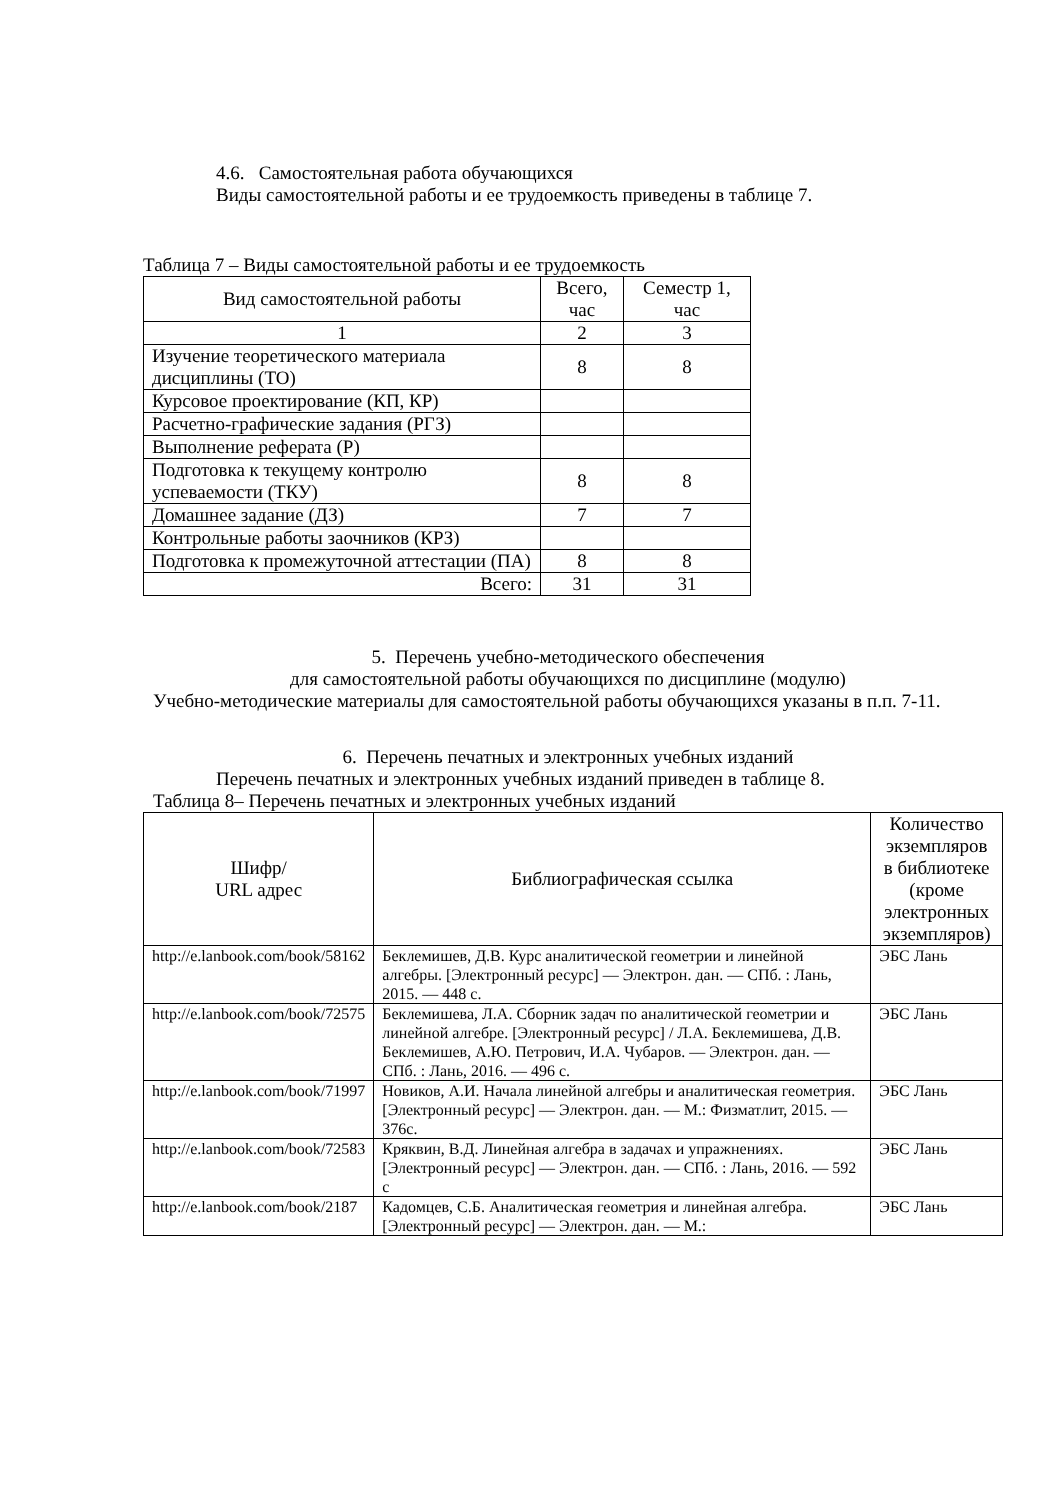4.6. Самостоятельная работа обучающихся
Виды самостоятельной работы и ее трудоемкость приведены в таблице 7.
Таблица 7 – Виды самостоятельной работы и ее трудоемкость
| Вид самостоятельной работы | Всего, час | Семестр 1, час |
| --- | --- | --- |
| 1 | 2 | 3 |
| Изучение теоретического материала дисциплины (ТО) | 8 | 8 |
| Курсовое проектирование (КП, КР) | | |
| Расчетно-графические задания (РГЗ) | | |
| Выполнение реферата (Р) | | |
| Подготовка к текущему контролю успеваемости (ТКУ) | 8 | 8 |
| Домашнее задание (ДЗ) | 7 | 7 |
| Контрольные работы заочников (КРЗ) | | |
| Подготовка к промежуточной аттестации (ПА) | 8 | 8 |
| Всего: | 31 | 31 |
5. Перечень учебно-методического обеспечения
для самостоятельной работы обучающихся по дисциплине (модулю)
Учебно-методические материалы для самостоятельной работы обучающихся указаны в п.п. 7-11.
6. Перечень печатных и электронных учебных изданий
Перечень печатных и электронных учебных изданий приведен в таблице 8.
Таблица 8– Перечень печатных и электронных учебных изданий
| Шифр/ URL адрес | Библиографическая ссылка | Количество экземпляров в библиотеке (кроме электронных экземпляров) |
| --- | --- | --- |
| http://e.lanbook.com/book/58162 | Беклемишев, Д.В. Курс аналитической геометрии и линейной алгебры. [Электронный ресурс] — Электрон. дан. — СПб. : Лань, 2015. — 448 с. | ЭБС Лань |
| http://e.lanbook.com/book/72575 | Беклемишева, Л.А. Сборник задач по аналитической геометрии и линейной алгебре. [Электронный ресурс] / Л.А. Беклемишева, Д.В. Беклемишев, А.Ю. Петрович, И.А. Чубаров. — Электрон. дан. — СПб. : Лань, 2016. — 496 с. | ЭБС Лань |
| http://e.lanbook.com/book/71997 | Новиков, А.И. Начала линейной алгебры и аналитическая геометрия. [Электронный ресурс] — Электрон. дан. — М.: Физматлит, 2015. — 376с. | ЭБС Лань |
| http://e.lanbook.com/book/72583 | Кряквин, В.Д. Линейная алгебра в задачах и упражнениях. [Электронный ресурс] — Электрон. дан. — СПб. : Лань, 2016. — 592 с | ЭБС Лань |
| http://e.lanbook.com/book/2187 | Кадомцев, С.Б. Аналитическая геометрия и линейная алгебра. [Электронный ресурс] — Электрон. дан. — М.: | ЭБС Лань |